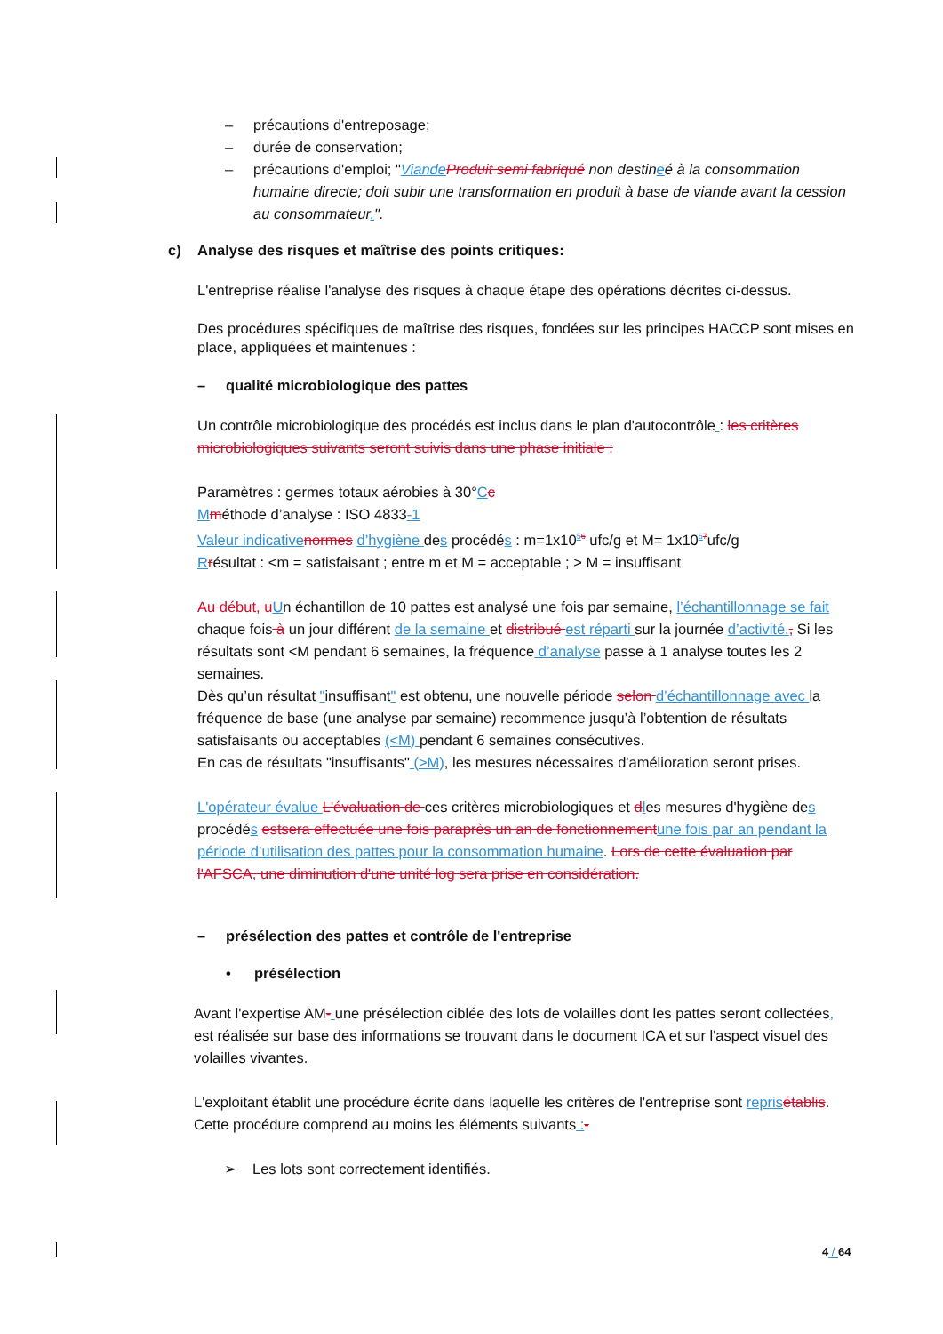– précautions d'entreposage;
– durée de conservation;
– précautions d'emploi; "Viande Produit semi fabriqué non destineé à la consommation humaine directe; doit subir une transformation en produit à base de viande avant la cession au consommateur.".
c) Analyse des risques et maîtrise des points critiques:
L'entreprise réalise l'analyse des risques à chaque étape des opérations décrites ci-dessus.
Des procédures spécifiques de maîtrise des risques, fondées sur les principes HACCP sont mises en place, appliquées et maintenues :
– qualité microbiologique des pattes
Un contrôle microbiologique des procédés est inclus dans le plan d'autocontrôle : les critères microbiologiques suivants seront suivis dans une phase initiale :
Paramètres : germes totaux aérobies à 30°Cc
Mméthode d’analyse : ISO 4833-1
Valeur indicative normes d’hygiène des procédés : m=1x10<sup>56</sup> ufc/g et M= 1x10<sup>67</sup>ufc/g
Rrésultat : <m = satisfaisant ; entre m et M = acceptable ; > M = insuffisant
Au début, u Un échantillon de 10 pattes est analysé une fois par semaine, l’échantillonnage se fait chaque fois à un jour différent de la semaine et distribué est réparti sur la journée d’activité., Si les résultats sont <M pendant 6 semaines, la fréquence d’analyse passe à 1 analyse toutes les 2 semaines.
Dès qu’un résultat "insuffisant" est obtenu, une nouvelle période selon d’échantillonnage avec la fréquence de base (une analyse par semaine) recommence jusqu’à l’obtention de résultats satisfaisants ou acceptables (<M) pendant 6 semaines consécutives.
En cas de résultats "insuffisants" (>M), les mesures nécessaires d'amélioration seront prises.
L'opérateur évalue L'évaluation de ces critères microbiologiques et dles mesures d'hygiène des procédés estsera effectuée une fois paraprès un an de fonctionnement une fois par an pendant la période d’utilisation des pattes pour la consommation humaine. Lors de cette évaluation par l'AFSCA, une diminution d'une unité log sera prise en considération.
– présélection des pattes et contrôle de l'entreprise
• présélection
Avant l'expertise AM- une présélection ciblée des lots de volailles dont les pattes seront collectées, est réalisée sur base des informations se trouvant dans le document ICA et sur l'aspect visuel des volailles vivantes.
L'exploitant établit une procédure écrite dans laquelle les critères de l'entreprise sont repris établis.
Cette procédure comprend au moins les éléments suivants :-
➢ Les lots sont correctement identifiés.
4 / 64